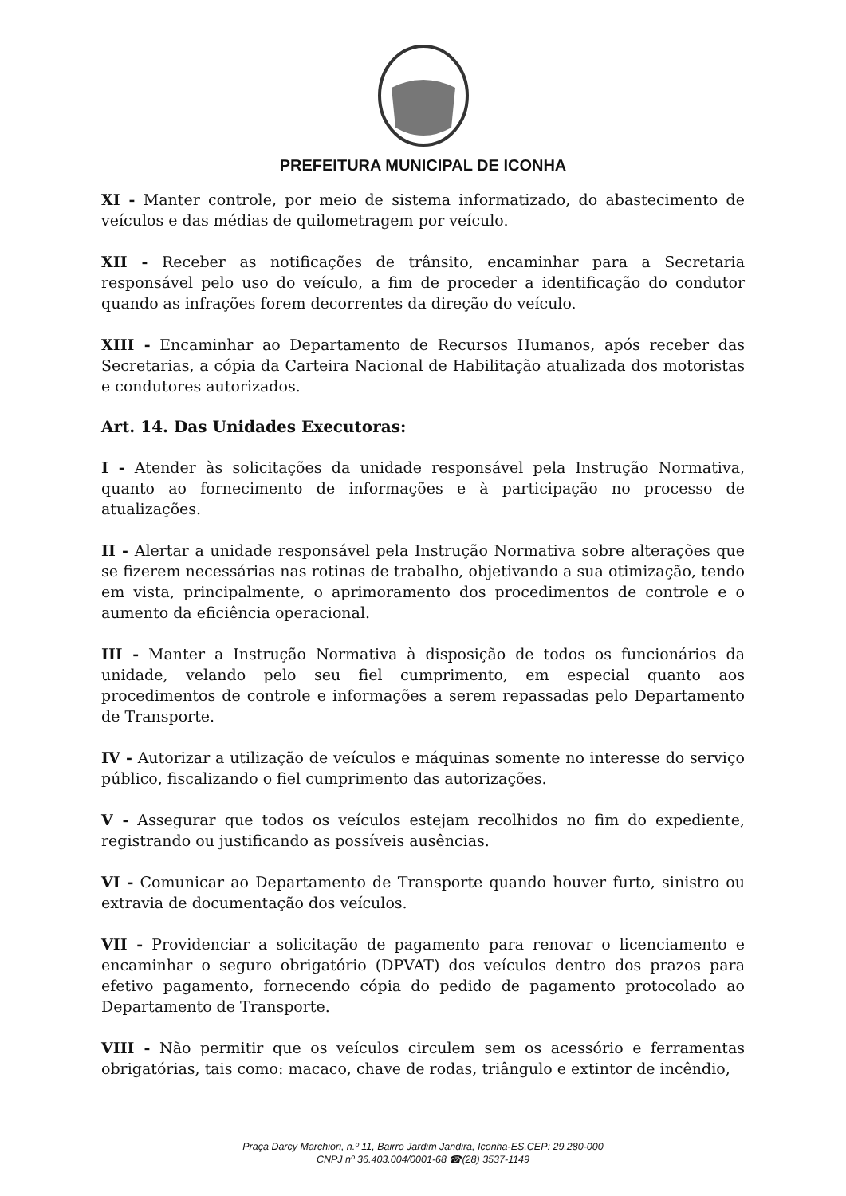PREFEITURA MUNICIPAL DE ICONHA
XI - Manter controle, por meio de sistema informatizado, do abastecimento de veículos e das médias de quilometragem por veículo.
XII - Receber as notificações de trânsito, encaminhar para a Secretaria responsável pelo uso do veículo, a fim de proceder a identificação do condutor quando as infrações forem decorrentes da direção do veículo.
XIII - Encaminhar ao Departamento de Recursos Humanos, após receber das Secretarias, a cópia da Carteira Nacional de Habilitação atualizada dos motoristas e condutores autorizados.
Art. 14. Das Unidades Executoras:
I - Atender às solicitações da unidade responsável pela Instrução Normativa, quanto ao fornecimento de informações e à participação no processo de atualizações.
II - Alertar a unidade responsável pela Instrução Normativa sobre alterações que se fizerem necessárias nas rotinas de trabalho, objetivando a sua otimização, tendo em vista, principalmente, o aprimoramento dos procedimentos de controle e o aumento da eficiência operacional.
III - Manter a Instrução Normativa à disposição de todos os funcionários da unidade, velando pelo seu fiel cumprimento, em especial quanto aos procedimentos de controle e informações a serem repassadas pelo Departamento de Transporte.
IV - Autorizar a utilização de veículos e máquinas somente no interesse do serviço público, fiscalizando o fiel cumprimento das autorizações.
V - Assegurar que todos os veículos estejam recolhidos no fim do expediente, registrando ou justificando as possíveis ausências.
VI - Comunicar ao Departamento de Transporte quando houver furto, sinistro ou extravia de documentação dos veículos.
VII - Providenciar a solicitação de pagamento para renovar o licenciamento e encaminhar o seguro obrigatório (DPVAT) dos veículos dentro dos prazos para efetivo pagamento, fornecendo cópia do pedido de pagamento protocolado ao Departamento de Transporte.
VIII - Não permitir que os veículos circulem sem os acessório e ferramentas obrigatórias, tais como: macaco, chave de rodas, triângulo e extintor de incêndio,
Praça Darcy Marchiori, n.º 11, Bairro Jardim Jandira, Iconha-ES,CEP: 29.280-000
CNPJ nº 36.403.004/0001-68 ☎(28) 3537-1149